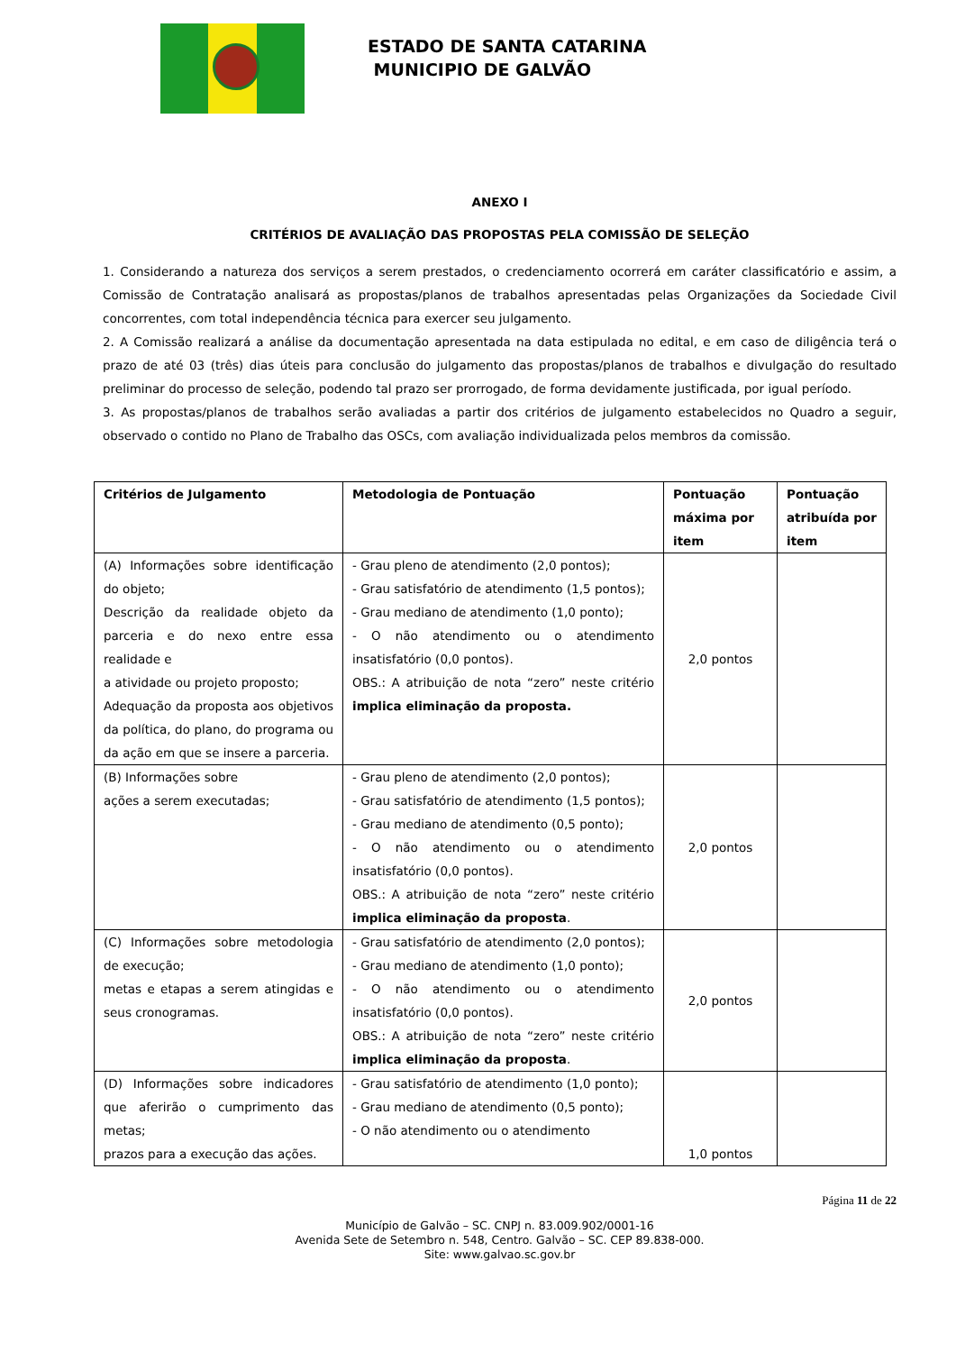ESTADO DE SANTA CATARINA
MUNICIPIO DE GALVÃO
ANEXO I
CRITÉRIOS DE AVALIAÇÃO DAS PROPOSTAS PELA COMISSÃO DE SELEÇÃO
1. Considerando a natureza dos serviços a serem prestados, o credenciamento ocorrerá em caráter classificatório e assim, a Comissão de Contratação analisará as propostas/planos de trabalhos apresentadas pelas Organizações da Sociedade Civil concorrentes, com total independência técnica para exercer seu julgamento.
2. A Comissão realizará a análise da documentação apresentada na data estipulada no edital, e em caso de diligência terá o prazo de até 03 (três) dias úteis para conclusão do julgamento das propostas/planos de trabalhos e divulgação do resultado preliminar do processo de seleção, podendo tal prazo ser prorrogado, de forma devidamente justificada, por igual período.
3. As propostas/planos de trabalhos serão avaliadas a partir dos critérios de julgamento estabelecidos no Quadro a seguir, observado o contido no Plano de Trabalho das OSCs, com avaliação individualizada pelos membros da comissão.
| Critérios de Julgamento | Metodologia de Pontuação | Pontuação máxima por item | Pontuação atribuída por item |
| --- | --- | --- | --- |
| (A) Informações sobre identificação do objeto; Descrição da realidade objeto da parceria e do nexo entre essa realidade e a atividade ou projeto proposto; Adequação da proposta aos objetivos da política, do plano, do programa ou da ação em que se insere a parceria. | - Grau pleno de atendimento (2,0 pontos); - Grau satisfatório de atendimento (1,5 pontos); - Grau mediano de atendimento (1,0 ponto); - O não atendimento ou o atendimento insatisfatório (0,0 pontos). OBS.: A atribuição de nota “zero” neste critério implica eliminação da proposta. | 2,0 pontos | |
| (B) Informações sobre ações a serem executadas; | - Grau pleno de atendimento (2,0 pontos); - Grau satisfatório de atendimento (1,5 pontos); - Grau mediano de atendimento (0,5 ponto); - O não atendimento ou o atendimento insatisfatório (0,0 pontos). OBS.: A atribuição de nota “zero” neste critério implica eliminação da proposta . | 2,0 pontos | |
| (C) Informações sobre metodologia de execução; metas e etapas a serem atingidas e seus cronogramas. | - Grau satisfatório de atendimento (2,0 pontos); - Grau mediano de atendimento (1,0 ponto); - O não atendimento ou o atendimento insatisfatório (0,0 pontos). OBS.: A atribuição de nota “zero” neste critério implica eliminação da proposta . | 2,0 pontos | |
| (D) Informações sobre indicadores que aferirão o cumprimento das metas; prazos para a execução das ações. | - Grau satisfatório de atendimento (1,0 ponto); - Grau mediano de atendimento (0,5 ponto); - O não atendimento ou o atendimento | 1,0 pontos | |
Página 11 de 22
Município de Galvão – SC. CNPJ n. 83.009.902/0001-16
Avenida Sete de Setembro n. 548, Centro. Galvão – SC. CEP 89.838-000.
Site: www.galvao.sc.gov.br